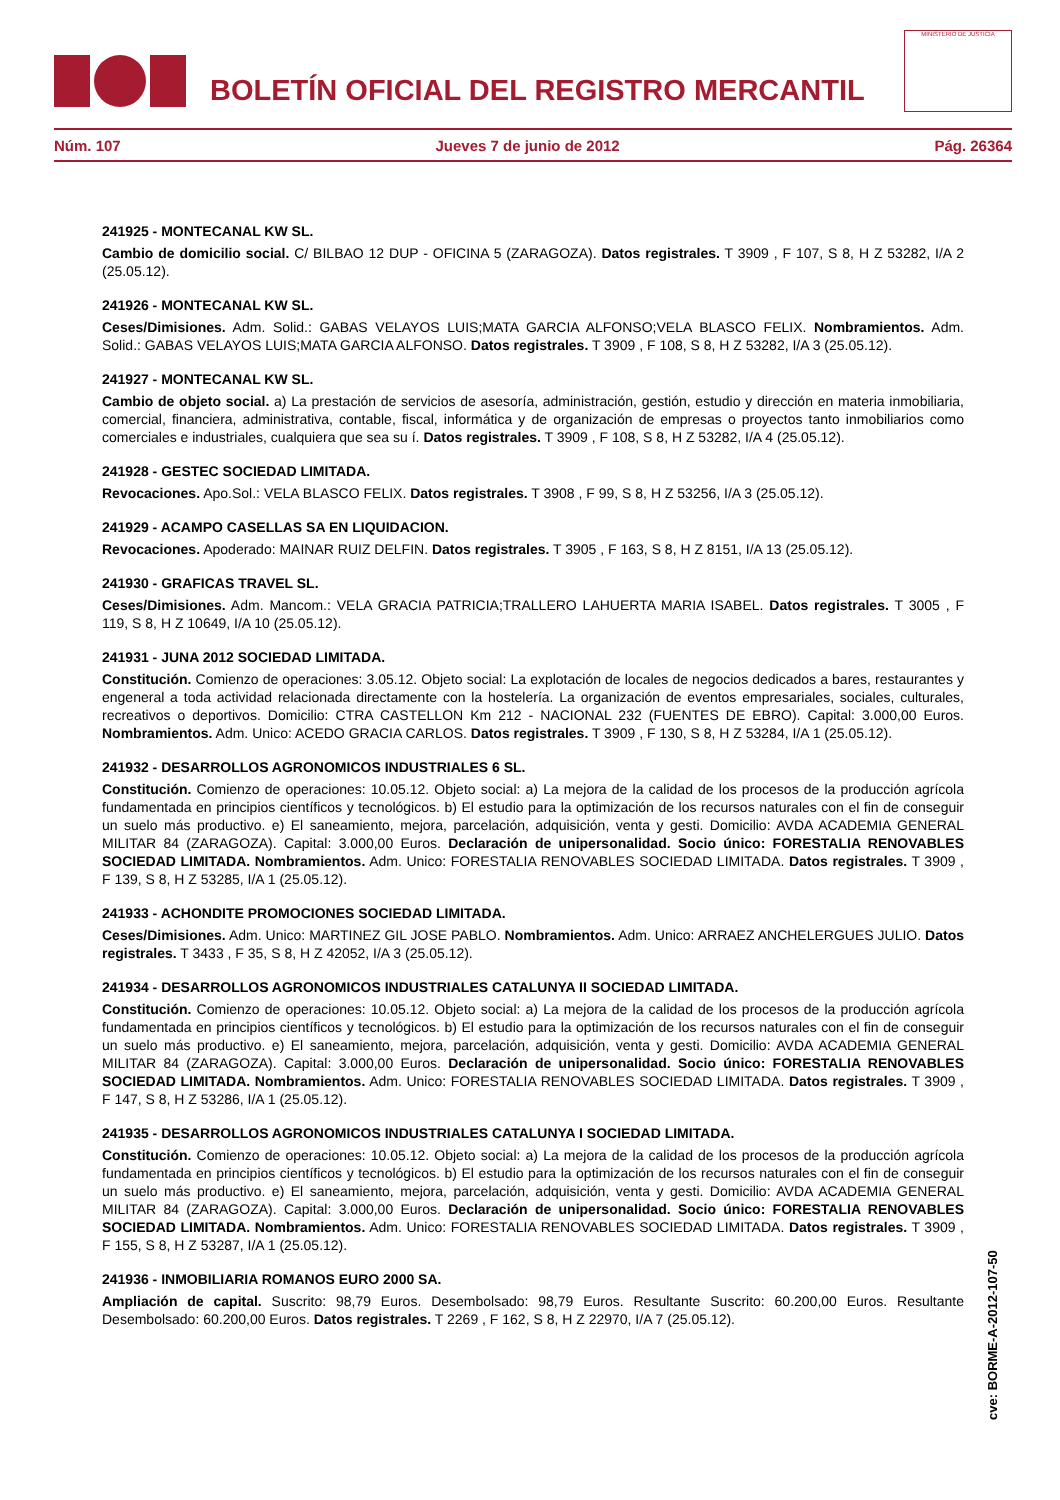BOLETÍN OFICIAL DEL REGISTRO MERCANTIL
MINISTERIO DE JUSTICIA
Núm. 107 Jueves 7 de junio de 2012 Pág. 26364
241925 - MONTECANAL KW SL.
Cambio de domicilio social. C/ BILBAO 12 DUP - OFICINA 5 (ZARAGOZA). Datos registrales. T 3909 , F 107, S 8, H Z 53282, I/A 2 (25.05.12).
241926 - MONTECANAL KW SL.
Ceses/Dimisiones. Adm. Solid.: GABAS VELAYOS LUIS;MATA GARCIA ALFONSO;VELA BLASCO FELIX. Nombramientos. Adm. Solid.: GABAS VELAYOS LUIS;MATA GARCIA ALFONSO. Datos registrales. T 3909 , F 108, S 8, H Z 53282, I/A 3 (25.05.12).
241927 - MONTECANAL KW SL.
Cambio de objeto social. a) La prestación de servicios de asesoría, administración, gestión, estudio y dirección en materia inmobiliaria, comercial, financiera, administrativa, contable, fiscal, informática y de organización de empresas o proyectos tanto inmobiliarios como comerciales e industriales, cualquiera que sea su í. Datos registrales. T 3909 , F 108, S 8, H Z 53282, I/A 4 (25.05.12).
241928 - GESTEC SOCIEDAD LIMITADA.
Revocaciones. Apo.Sol.: VELA BLASCO FELIX. Datos registrales. T 3908 , F 99, S 8, H Z 53256, I/A 3 (25.05.12).
241929 - ACAMPO CASELLAS SA EN LIQUIDACION.
Revocaciones. Apoderado: MAINAR RUIZ DELFIN. Datos registrales. T 3905 , F 163, S 8, H Z 8151, I/A 13 (25.05.12).
241930 - GRAFICAS TRAVEL SL.
Ceses/Dimisiones. Adm. Mancom.: VELA GRACIA PATRICIA;TRALLERO LAHUERTA MARIA ISABEL. Datos registrales. T 3005 , F 119, S 8, H Z 10649, I/A 10 (25.05.12).
241931 - JUNA 2012 SOCIEDAD LIMITADA.
Constitución. Comienzo de operaciones: 3.05.12. Objeto social: La explotación de locales de negocios dedicados a bares, restaurantes y engeneral a toda actividad relacionada directamente con la hostelería. La organización de eventos empresariales, sociales, culturales, recreativos o deportivos. Domicilio: CTRA CASTELLON Km 212 - NACIONAL 232 (FUENTES DE EBRO). Capital: 3.000,00 Euros. Nombramientos. Adm. Unico: ACEDO GRACIA CARLOS. Datos registrales. T 3909 , F 130, S 8, H Z 53284, I/A 1 (25.05.12).
241932 - DESARROLLOS AGRONOMICOS INDUSTRIALES 6 SL.
Constitución. Comienzo de operaciones: 10.05.12. Objeto social: a) La mejora de la calidad de los procesos de la producción agrícola fundamentada en principios científicos y tecnológicos. b) El estudio para la optimización de los recursos naturales con el fin de conseguir un suelo más productivo. e) El saneamiento, mejora, parcelación, adquisición, venta y gesti. Domicilio: AVDA ACADEMIA GENERAL MILITAR 84 (ZARAGOZA). Capital: 3.000,00 Euros. Declaración de unipersonalidad. Socio único: FORESTALIA RENOVABLES SOCIEDAD LIMITADA. Nombramientos. Adm. Unico: FORESTALIA RENOVABLES SOCIEDAD LIMITADA. Datos registrales. T 3909 , F 139, S 8, H Z 53285, I/A 1 (25.05.12).
241933 - ACHONDITE PROMOCIONES SOCIEDAD LIMITADA.
Ceses/Dimisiones. Adm. Unico: MARTINEZ GIL JOSE PABLO. Nombramientos. Adm. Unico: ARRAEZ ANCHELERGUES JULIO. Datos registrales. T 3433 , F 35, S 8, H Z 42052, I/A 3 (25.05.12).
241934 - DESARROLLOS AGRONOMICOS INDUSTRIALES CATALUNYA II SOCIEDAD LIMITADA.
Constitución. Comienzo de operaciones: 10.05.12. Objeto social: a) La mejora de la calidad de los procesos de la producción agrícola fundamentada en principios científicos y tecnológicos. b) El estudio para la optimización de los recursos naturales con el fin de conseguir un suelo más productivo. e) El saneamiento, mejora, parcelación, adquisición, venta y gesti. Domicilio: AVDA ACADEMIA GENERAL MILITAR 84 (ZARAGOZA). Capital: 3.000,00 Euros. Declaración de unipersonalidad. Socio único: FORESTALIA RENOVABLES SOCIEDAD LIMITADA. Nombramientos. Adm. Unico: FORESTALIA RENOVABLES SOCIEDAD LIMITADA. Datos registrales. T 3909 , F 147, S 8, H Z 53286, I/A 1 (25.05.12).
241935 - DESARROLLOS AGRONOMICOS INDUSTRIALES CATALUNYA I SOCIEDAD LIMITADA.
Constitución. Comienzo de operaciones: 10.05.12. Objeto social: a) La mejora de la calidad de los procesos de la producción agrícola fundamentada en principios científicos y tecnológicos. b) El estudio para la optimización de los recursos naturales con el fin de conseguir un suelo más productivo. e) El saneamiento, mejora, parcelación, adquisición, venta y gesti. Domicilio: AVDA ACADEMIA GENERAL MILITAR 84 (ZARAGOZA). Capital: 3.000,00 Euros. Declaración de unipersonalidad. Socio único: FORESTALIA RENOVABLES SOCIEDAD LIMITADA. Nombramientos. Adm. Unico: FORESTALIA RENOVABLES SOCIEDAD LIMITADA. Datos registrales. T 3909 , F 155, S 8, H Z 53287, I/A 1 (25.05.12).
241936 - INMOBILIARIA ROMANOS EURO 2000 SA.
Ampliación de capital. Suscrito: 98,79 Euros. Desembolsado: 98,79 Euros. Resultante Suscrito: 60.200,00 Euros. Resultante Desembolsado: 60.200,00 Euros. Datos registrales. T 2269 , F 162, S 8, H Z 22970, I/A 7 (25.05.12).
cve: BORME-A-2012-107-50